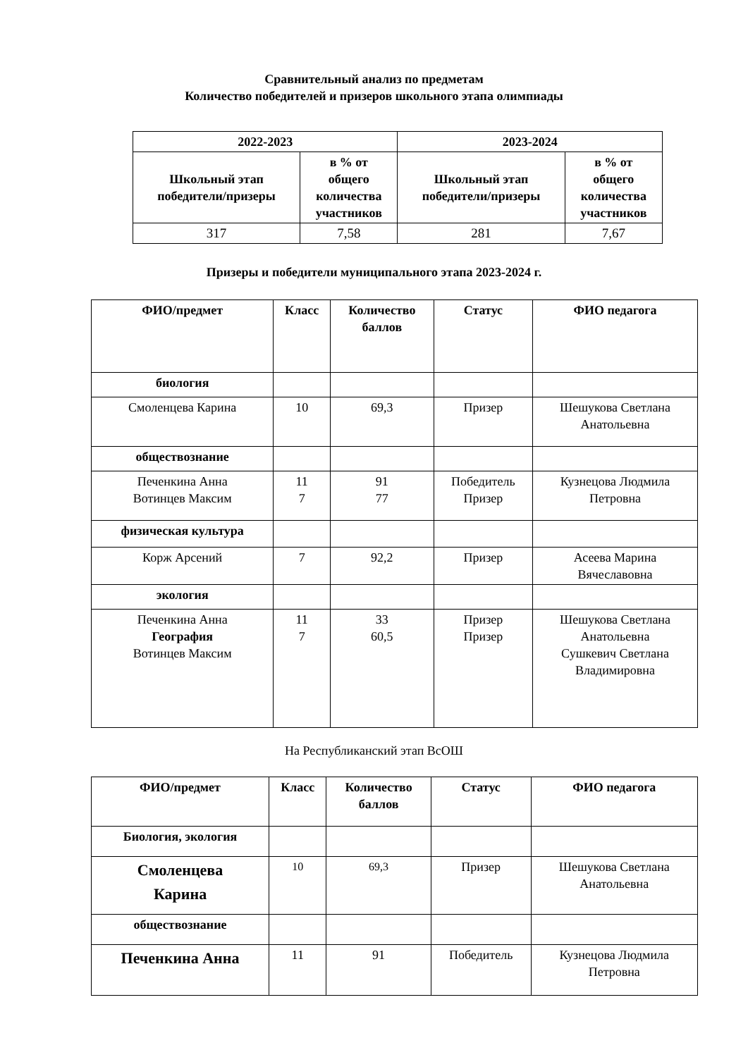Сравнительный анализ по предметам
Количество победителей и призеров школьного этапа олимпиады
| 2022-2023 | | 2023-2024 | |
| --- | --- | --- | --- |
| Школьный этап победители/призеры | в % от общего количества участников | Школьный этап победители/призеры | в % от общего количества участников |
| 317 | 7,58 | 281 | 7,67 |
Призеры и победители муниципального этапа 2023-2024 г.
| ФИО/предмет | Класс | Количество баллов | Статус | ФИО педагога |
| --- | --- | --- | --- | --- |
| биология | | | | |
| Смоленцева Карина | 10 | 69,3 | Призер | Шешукова Светлана Анатольевна |
| обществознание | | | | |
| Печенкина Анна Вотинцев Максим | 11 7 | 91 77 | Победитель Призер | Кузнецова Людмила Петровна |
| физическая культура | | | | |
| Корж Арсений | 7 | 92,2 | Призер | Асеева Марина Вячеславовна |
| экология | | | | |
| Печенкина Анна География Вотинцев Максим | 11 7 | 33 60,5 | Призер Призер | Шешукова Светлана Анатольевна Сушкевич Светлана Владимировна |
На Республиканский этап ВсОШ
| ФИО/предмет | Класс | Количество баллов | Статус | ФИО педагога |
| --- | --- | --- | --- | --- |
| Биология, экология | | | | |
| Смоленцева Карина | 10 | 69,3 | Призер | Шешукова Светлана Анатольевна |
| обществознание | | | | |
| Печенкина Анна | 11 | 91 | Победитель | Кузнецова Людмила Петровна |